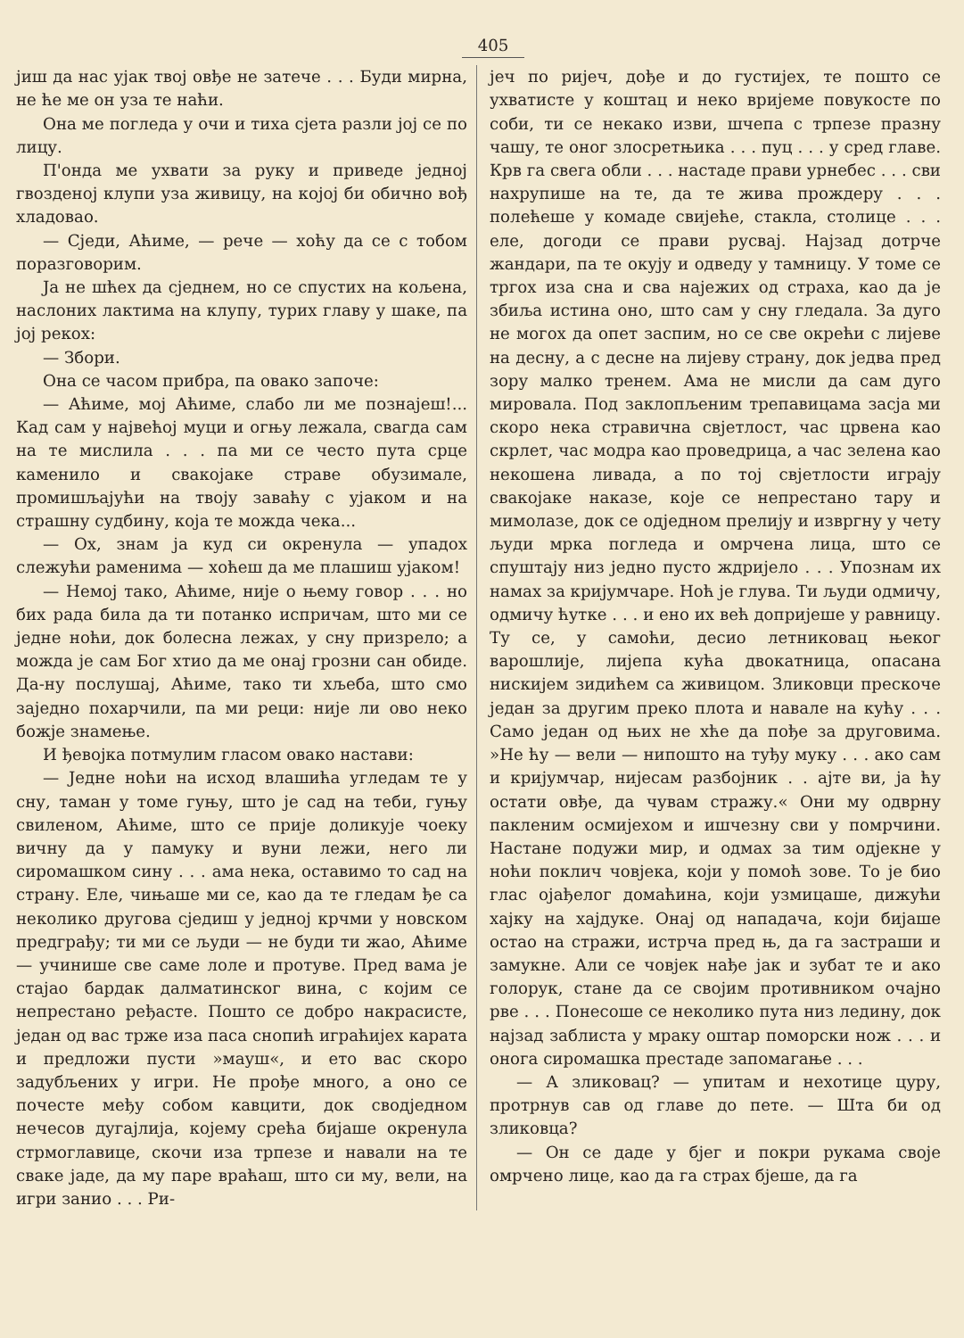405
јиш да нас ујак твој овђе не затече . . . Буди мирна, не ће ме он уза те наћи.
Она ме погледа у очи и тиха сјета разли јој се по лицу.
П'онда ме ухвати за руку и приведе једној гвозденој клупи уза живицу, на којој би обично вођ хладовао.
— Сједи, Аћиме, — рече — хоћу да се с тобом поразговорим.
Ја не шћех да сједнем, но се спустих на кољена, наслоних лактима на клупу, турих главу у шаке, па јој рекох:
— Збори.
Она се часом прибра, па овако започе:
— Аћиме, мој Аћиме, слабо ли ме познаjеш!... Кад сам у највећој муци и огњу лежала, свагда сам на те мислила . . . па ми се често пута срце каменило и свакојаке страве обузимале, промишљајући на твоју заваћу с ујаком и на страшну судбину, која те можда чека...
— Ох, знам ја куд си окренула — упадох слежући раменима — хоћеш да ме плашиш ујаком!
— Немој тако, Аћиме, није о њему говор . . . но бих рада била да ти потанко испричам, што ми се једне ноћи, док болесна лежах, у сну призрело; а можда је сам Бог хтио да ме онај грозни сан обиде. Да-ну послушај, Аћиме, тако ти хљеба, што смо заједно похарчили, па ми реци: није ли ово неко божје знамење.
И ђевојка потмулим гласом овако настави:
— Једне ноћи на исход влашића угледам те у сну, таман у томе гуњу, што је сад на теби, гуњу свиленом, Аћиме, што се прије доликује чоеку вичну да у памуку и вуни лежи, него ли сиромашком сину . . . ама нека, оставимо то сад на страну. Еле, чињаше ми се, као да те гледам ђе са неколико другова сједиш у једној крчми у новском предграђу; ти ми се људи — не буди ти жао, Аћиме — учинише све саме лоле и протуве. Пред вама је стајао бардак далматинског вина, с којим се непрестано ређасте. Пошто се добро накрасисте, један од вас трже иза паса снопић играћијех карата и предложи пусти »мауш«, и ето вас скоро задубљених у игри. Не прође много, а оно се почесте међу собом кавцити, док сводједном нечесов дугајлија, којему срећа бијаше окренула стрмоглавице, скочи иза трпезе и навали на те сваке јаде, да му паре враћаш, што си му, вели, на игри занио . . . Ри-
јеч по ријеч, дође и до густијех, те пошто се ухватисте у коштац и неко вријеме повукосте по соби, ти се некако изви, шчепа с трпезе празну чашу, те оног злосретњика . . . пуц . . . у сред главе. Крв га свега обли . . . настаде прави урнебес . . . сви нахрупише на те, да те жива прождеру . . . полећеше у комаде свијеће, стакла, столице . . . еле, догоди се прави русвај. Најзад дотрче жандари, па те окују и одведу у тамницу. У томе се тргох иза сна и сва најежих од страха, као да је збиља истина оно, што сам у сну гледала. За дуго не могох да опет заспим, но се све окрећи с лијеве на десну, а с десне на лијеву страну, док једва пред зору малко тренем. Ама не мисли да сам дуго мировала. Под заклопљеним трепавицама засја ми скоро нека стравична свјетлост, час црвена као скрлет, час модра као проведрица, а час зелена као некошена ливада, а по тој свјетлости играју свакојаке наказе, које се непрестано тару и мимолазе, док се одједном прелију и извргну у чету људи мрка погледа и омрчена лица, што се спуштају низ једно пусто ждријело . . . Упознам их намах за кријумчаре. Ноћ је глува. Ти људи одмичу, одмичу ћутке . . . и ено их већ допријеше у равницу. Ту се, у самоћи, десио летниковац њеког варошлије, лијепа кућа двокатница, опасана нискијем зидићем са живицом. Зликовци прескоче један за другим преко плота и навале на кућу . . . Само један од њих не хће да пође за друговима. »Не ћу — вели — нипошто на туђу муку . . . ако сам и кријумчар, нијесам разбојник . . ајте ви, ја ћу остати овђе, да чувам стражу.« Они му одврну пакленим осмијехом и ишчезну сви у помрчини. Настане подужи мир, и одмах за тим одјекне у ноћи поклич човјека, који у помоћ зове. То је био глас ојађелог домаћина, који узмицаше, дижући хајку на хајдуке. Онај од нападача, који бијаше остао на стражи, истрча пред њ, да га застраши и замукне. Али се човјек нађе јак и зубат те и ако голорук, стане да се својим противником очајно рве . . . Понесоше се неколико пута низ ледину, док најзад заблиста у мраку оштар поморски нож . . . и онога сиромашка престаде запомагање . . .
— А зликовац? — упитам и нехотице цуру, протрнув сав од главе до пете. — Шта би од зликовца?
— Он се даде у бјег и покри рукама своје омрчено лице, као да га страх бјеше, да га